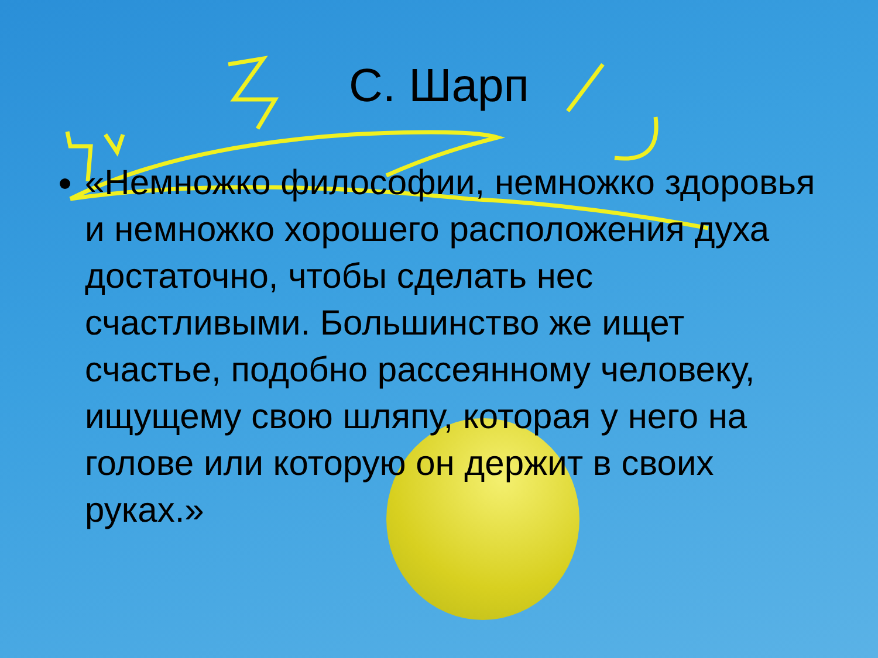С. Шарп
«Немножко философии, немножко здоровья и немножко хорошего расположения духа достаточно, чтобы сделать нес счастливыми. Большинство же ищет счастье, подобно рассеянному человеку, ищущему свою шляпу, которая у него на голове или которую он держит в своих руках.»